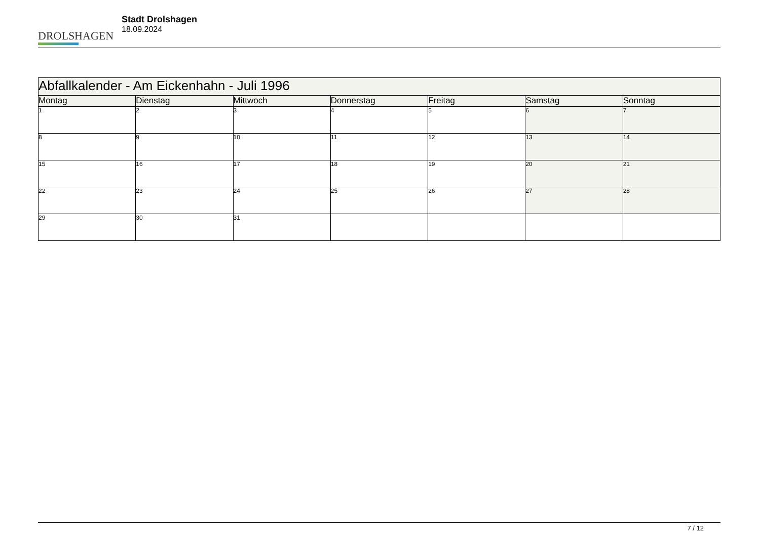DROLSHAGEN
Stadt Drolshagen
18.09.2024
| Abfallkalender - Am Eickenhahn - Juli 1996 | | | | | | |
| --- | --- | --- | --- | --- | --- | --- |
| Montag | Dienstag | Mittwoch | Donnerstag | Freitag | Samstag | Sonntag |
| 1 | 2 | 3 | 4 | 5 | 6 | 7 |
| 8 | 9 | 10 | 11 | 12 | 13 | 14 |
| 15 | 16 | 17 | 18 | 19 | 20 | 21 |
| 22 | 23 | 24 | 25 | 26 | 27 | 28 |
| 29 | 30 | 31 | | | | |
7 / 12